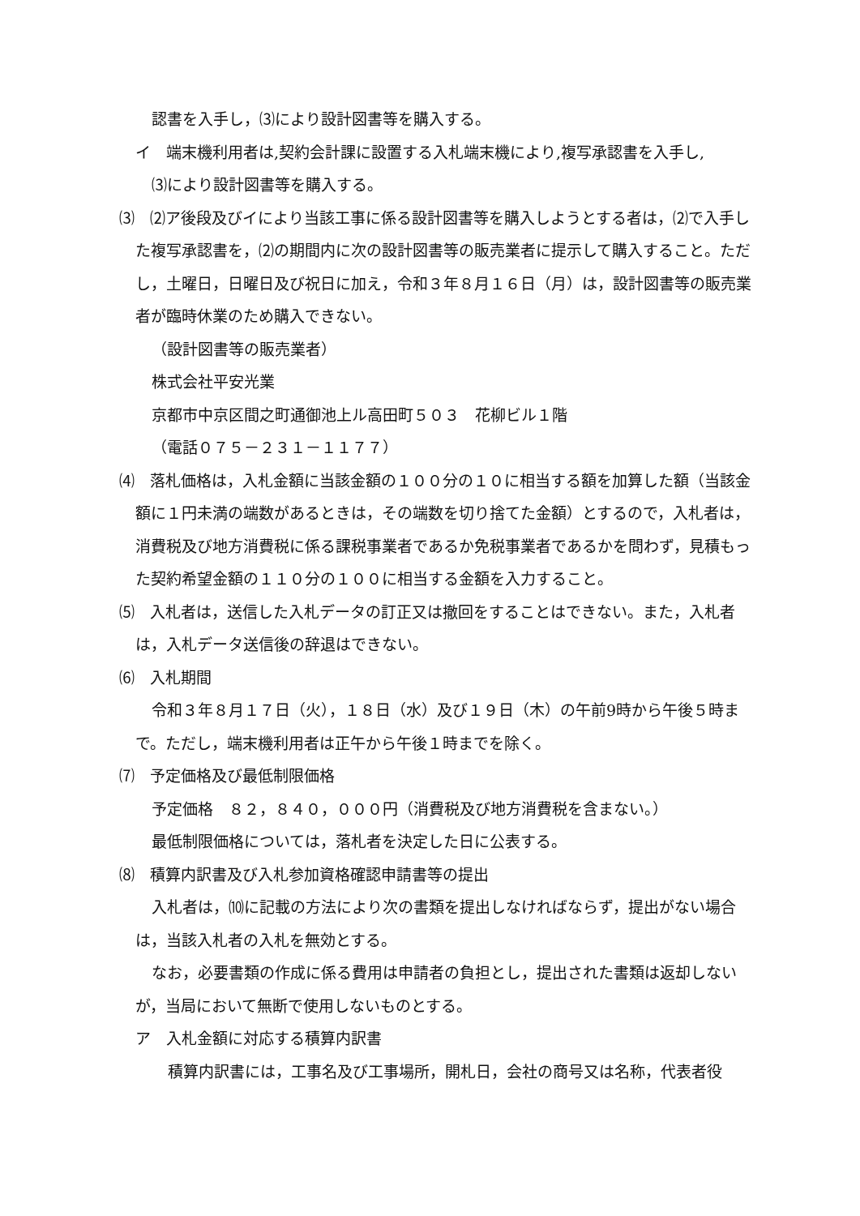認書を入手し，⑶により設計図書等を購入する。
イ　端末機利用者は,契約会計課に設置する入札端末機により,複写承認書を入手し,
⑶により設計図書等を購入する。
⑶　⑵ア後段及びイにより当該工事に係る設計図書等を購入しようとする者は，⑵で入手した複写承認書を，⑵の期間内に次の設計図書等の販売業者に提示して購入すること。ただし，土曜日，日曜日及び祝日に加え，令和３年８月１６日（月）は，設計図書等の販売業者が臨時休業のため購入できない。
（設計図書等の販売業者）
株式会社平安光業
京都市中京区間之町通御池上ル高田町５０３　花柳ビル１階
（電話０７５－２３１－１１７７）
⑷　落札価格は，入札金額に当該金額の１００分の１０に相当する額を加算した額（当該金額に１円未満の端数があるときは，その端数を切り捨てた金額）とするので，入札者は，消費税及び地方消費税に係る課税事業者であるか免税事業者であるかを問わず，見積もった契約希望金額の１１０分の１００に相当する金額を入力すること。
⑸　入札者は，送信した入札データの訂正又は撤回をすることはできない。また，入札者は，入札データ送信後の辞退はできない。
⑹　入札期間
令和３年８月１７日（火），１８日（水）及び１９日（木）の午前9時から午後５時まで。ただし，端末機利用者は正午から午後１時までを除く。
⑺　予定価格及び最低制限価格
予定価格　８２，８４０，０００円（消費税及び地方消費税を含まない。）
最低制限価格については，落札者を決定した日に公表する。
⑻　積算内訳書及び入札参加資格確認申請書等の提出
入札者は，⑽に記載の方法により次の書類を提出しなければならず，提出がない場合は，当該入札者の入札を無効とする。
なお，必要書類の作成に係る費用は申請者の負担とし，提出された書類は返却しないが，当局において無断で使用しないものとする。
ア　入札金額に対応する積算内訳書
積算内訳書には，工事名及び工事場所，開札日，会社の商号又は名称，代表者役